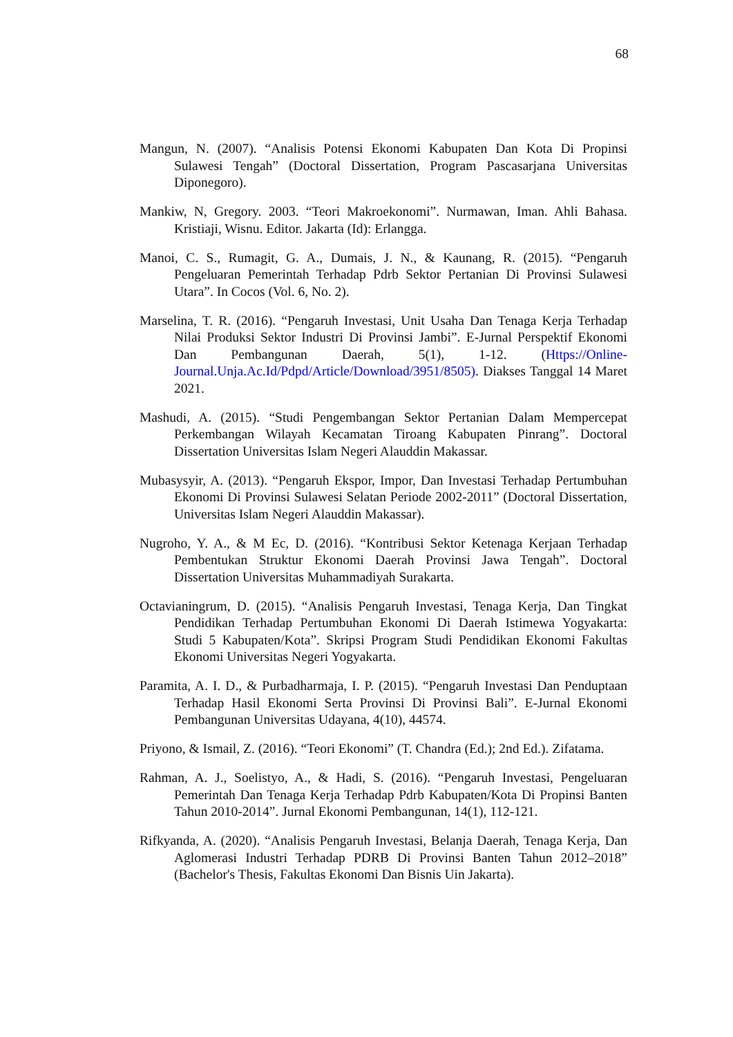68
Mangun, N. (2007). “Analisis Potensi Ekonomi Kabupaten Dan Kota Di Propinsi Sulawesi Tengah” (Doctoral Dissertation, Program Pascasarjana Universitas Diponegoro).
Mankiw, N, Gregory. 2003. “Teori Makroekonomi”. Nurmawan, Iman. Ahli Bahasa. Kristiaji, Wisnu. Editor. Jakarta (Id): Erlangga.
Manoi, C. S., Rumagit, G. A., Dumais, J. N., & Kaunang, R. (2015). “Pengaruh Pengeluaran Pemerintah Terhadap Pdrb Sektor Pertanian Di Provinsi Sulawesi Utara”. In Cocos (Vol. 6, No. 2).
Marselina, T. R. (2016). “Pengaruh Investasi, Unit Usaha Dan Tenaga Kerja Terhadap Nilai Produksi Sektor Industri Di Provinsi Jambi”. E-Jurnal Perspektif Ekonomi Dan Pembangunan Daerah, 5(1), 1-12. (Https://Online-Journal.Unja.Ac.Id/Pdpd/Article/Download/3951/8505). Diakses Tanggal 14 Maret 2021.
Mashudi, A. (2015). “Studi Pengembangan Sektor Pertanian Dalam Mempercepat Perkembangan Wilayah Kecamatan Tiroang Kabupaten Pinrang”. Doctoral Dissertation Universitas Islam Negeri Alauddin Makassar.
Mubasysyir, A. (2013). “Pengaruh Ekspor, Impor, Dan Investasi Terhadap Pertumbuhan Ekonomi Di Provinsi Sulawesi Selatan Periode 2002-2011” (Doctoral Dissertation, Universitas Islam Negeri Alauddin Makassar).
Nugroho, Y. A., & M Ec, D. (2016). “Kontribusi Sektor Ketenaga Kerjaan Terhadap Pembentukan Struktur Ekonomi Daerah Provinsi Jawa Tengah”. Doctoral Dissertation Universitas Muhammadiyah Surakarta.
Octavianingrum, D. (2015). “Analisis Pengaruh Investasi, Tenaga Kerja, Dan Tingkat Pendidikan Terhadap Pertumbuhan Ekonomi Di Daerah Istimewa Yogyakarta: Studi 5 Kabupaten/Kota”. Skripsi Program Studi Pendidikan Ekonomi Fakultas Ekonomi Universitas Negeri Yogyakarta.
Paramita, A. I. D., & Purbadharmaja, I. P. (2015). “Pengaruh Investasi Dan Penduptaan Terhadap Hasil Ekonomi Serta Provinsi Di Provinsi Bali”. E-Jurnal Ekonomi Pembangunan Universitas Udayana, 4(10), 44574.
Priyono, & Ismail, Z. (2016). “Teori Ekonomi” (T. Chandra (Ed.); 2nd Ed.). Zifatama.
Rahman, A. J., Soelistyo, A., & Hadi, S. (2016). “Pengaruh Investasi, Pengeluaran Pemerintah Dan Tenaga Kerja Terhadap Pdrb Kabupaten/Kota Di Propinsi Banten Tahun 2010-2014”. Jurnal Ekonomi Pembangunan, 14(1), 112-121.
Rifkyanda, A. (2020). “Analisis Pengaruh Investasi, Belanja Daerah, Tenaga Kerja, Dan Aglomerasi Industri Terhadap PDRB Di Provinsi Banten Tahun 2012–2018” (Bachelor's Thesis, Fakultas Ekonomi Dan Bisnis Uin Jakarta).